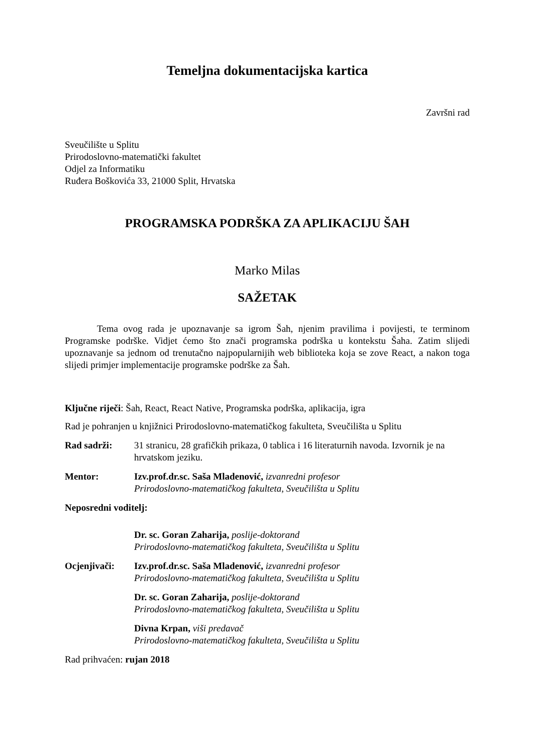Temeljna dokumentacijska kartica
Završni rad
Sveučilište u Splitu
Prirodoslovno-matematički fakultet
Odjel za Informatiku
Ruđera Boškovića 33, 21000 Split, Hrvatska
PROGRAMSKA PODRŠKA ZA APLIKACIJU ŠAH
Marko Milas
SAŽETAK
Tema ovog rada je upoznavanje sa igrom Šah, njenim pravilima i povijesti, te terminom Programske podrške. Vidjet ćemo što znači programska podrška u kontekstu Šaha. Zatim slijedi upoznavanje sa jednom od trenutačno najpopularnijih web biblioteka koja se zove React, a nakon toga slijedi primjer implementacije programske podrške za Šah.
Ključne riječi: Šah, React, React Native, Programska podrška, aplikacija, igra
Rad je pohranjen u knjižnici Prirodoslovno-matematičkog fakulteta, Sveučilišta u Splitu
Rad sadrži: 31 stranicu, 28 grafičkih prikaza, 0 tablica i 16 literaturnih navoda. Izvornik je na hrvatskom jeziku.
Mentor: Izv.prof.dr.sc. Saša Mladenović, izvanredni profesor
Prirodoslovno-matematičkog fakulteta, Sveučilišta u Splitu
Neposredni voditelj:
Dr. sc. Goran Zaharija, poslije-doktorand
Prirodoslovno-matematičkog fakulteta, Sveučilišta u Splitu
Ocjenjivači: Izv.prof.dr.sc. Saša Mladenović, izvanredni profesor
Prirodoslovno-matematičkog fakulteta, Sveučilišta u Splitu
Dr. sc. Goran Zaharija, poslije-doktorand
Prirodoslovno-matematičkog fakulteta, Sveučilišta u Splitu
Divna Krpan, viši predavač
Prirodoslovno-matematičkog fakulteta, Sveučilišta u Splitu
Rad prihvaćen: rujan 2018